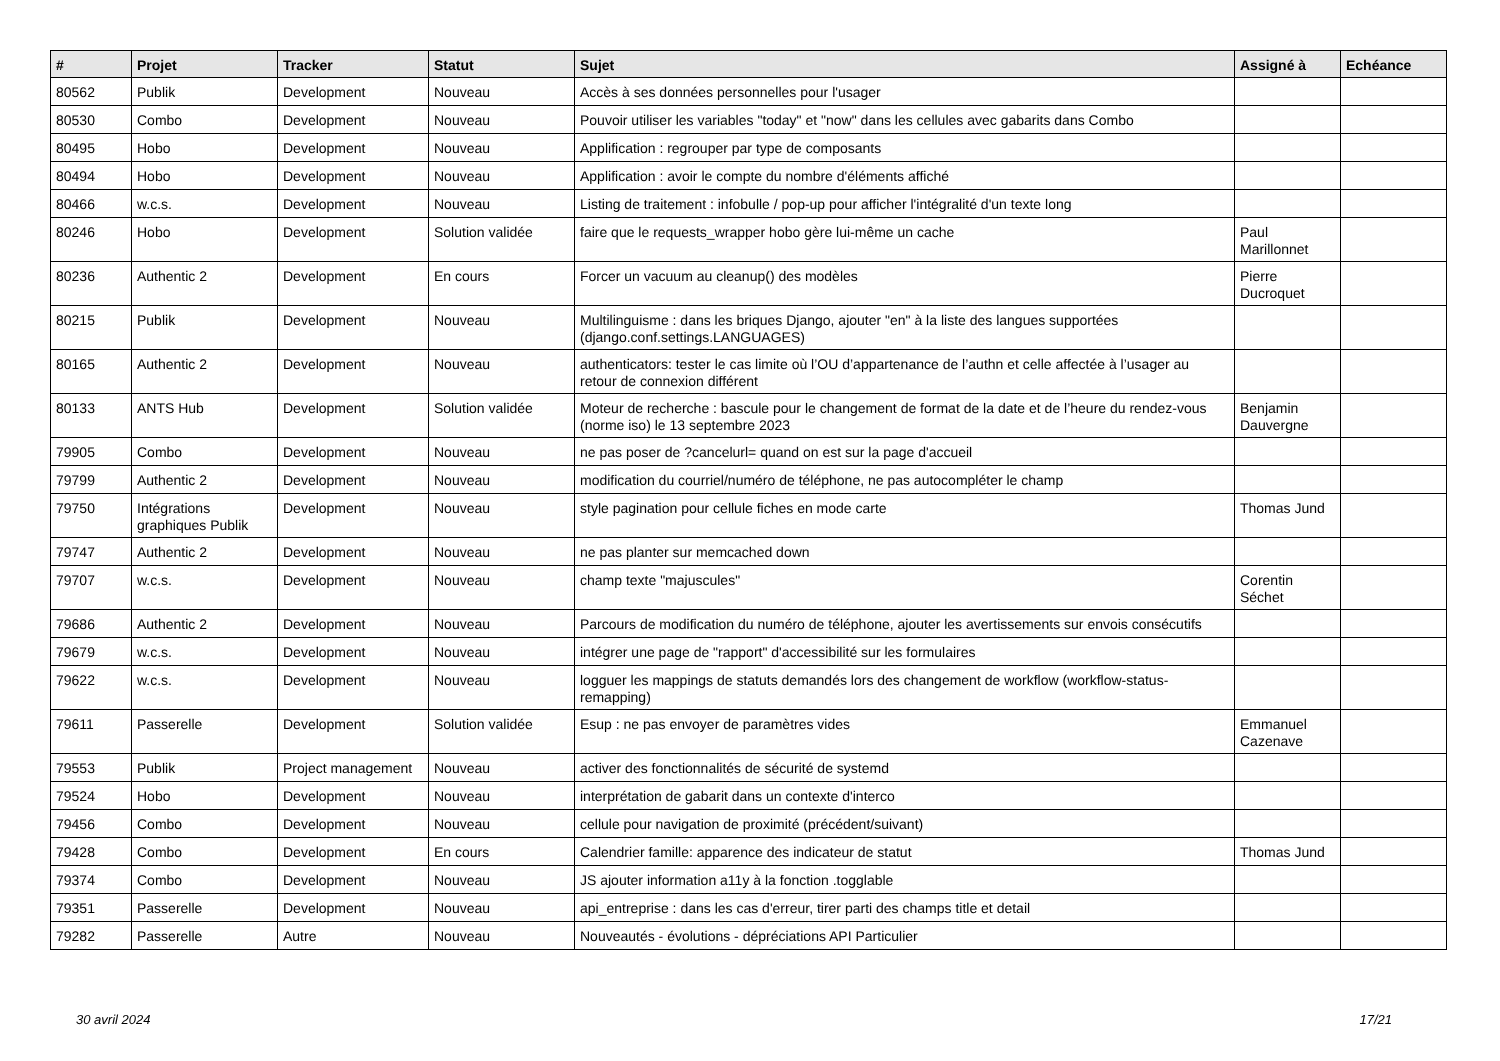| # | Projet | Tracker | Statut | Sujet | Assigné à | Echéance |
| --- | --- | --- | --- | --- | --- | --- |
| 80562 | Publik | Development | Nouveau | Accès à ses données personnelles pour l'usager | | |
| 80530 | Combo | Development | Nouveau | Pouvoir utiliser les variables "today" et "now" dans les cellules avec gabarits dans Combo | | |
| 80495 | Hobo | Development | Nouveau | Applification : regrouper par type de composants | | |
| 80494 | Hobo | Development | Nouveau | Applification : avoir le compte du nombre d'éléments affiché | | |
| 80466 | w.c.s. | Development | Nouveau | Listing de traitement : infobulle / pop-up pour afficher l'intégralité d'un texte long | | |
| 80246 | Hobo | Development | Solution validée | faire que le requests_wrapper hobo gère lui-même un cache | Paul Marillonnet | |
| 80236 | Authentic 2 | Development | En cours | Forcer un vacuum au cleanup() des modèles | Pierre Ducroquet | |
| 80215 | Publik | Development | Nouveau | Multilinguisme : dans les briques Django, ajouter "en" à la liste des langues supportées (django.conf.settings.LANGUAGES) | | |
| 80165 | Authentic 2 | Development | Nouveau | authenticators: tester le cas limite où l’OU d’appartenance de l’authn et celle affectée à l’usager au retour de connexion différent | | |
| 80133 | ANTS Hub | Development | Solution validée | Moteur de recherche : bascule pour le changement de format de la date et de l’heure du rendez-vous (norme iso) le 13 septembre 2023 | Benjamin Dauvergne | |
| 79905 | Combo | Development | Nouveau | ne pas poser de ?cancelurl= quand on est sur la page d'accueil | | |
| 79799 | Authentic 2 | Development | Nouveau | modification du courriel/numéro de téléphone, ne pas autocompléter le champ | | |
| 79750 | Intégrations graphiques Publik | Development | Nouveau | style pagination pour cellule fiches en mode carte | Thomas Jund | |
| 79747 | Authentic 2 | Development | Nouveau | ne pas planter sur memcached down | | |
| 79707 | w.c.s. | Development | Nouveau | champ texte "majuscules" | Corentin Séchet | |
| 79686 | Authentic 2 | Development | Nouveau | Parcours de modification du numéro de téléphone, ajouter les avertissements sur envois consécutifs | | |
| 79679 | w.c.s. | Development | Nouveau | intégrer une page de "rapport" d'accessibilité sur les formulaires | | |
| 79622 | w.c.s. | Development | Nouveau | logguer les mappings de statuts demandés lors des changement de workflow (workflow-status-remapping) | | |
| 79611 | Passerelle | Development | Solution validée | Esup : ne pas envoyer de paramètres vides | Emmanuel Cazenave | |
| 79553 | Publik | Project management | Nouveau | activer des fonctionnalités de sécurité de systemd | | |
| 79524 | Hobo | Development | Nouveau | interprétation de gabarit dans un contexte d'interco | | |
| 79456 | Combo | Development | Nouveau | cellule pour navigation de proximité (précédent/suivant) | | |
| 79428 | Combo | Development | En cours | Calendrier famille: apparence des indicateur de statut | Thomas Jund | |
| 79374 | Combo | Development | Nouveau | JS ajouter information a11y à la fonction .togglable | | |
| 79351 | Passerelle | Development | Nouveau | api_entreprise : dans les cas d'erreur, tirer parti des champs title et detail | | |
| 79282 | Passerelle | Autre | Nouveau | Nouveautés - évolutions - dépréciations API Particulier | | |
30 avril 2024 17/21